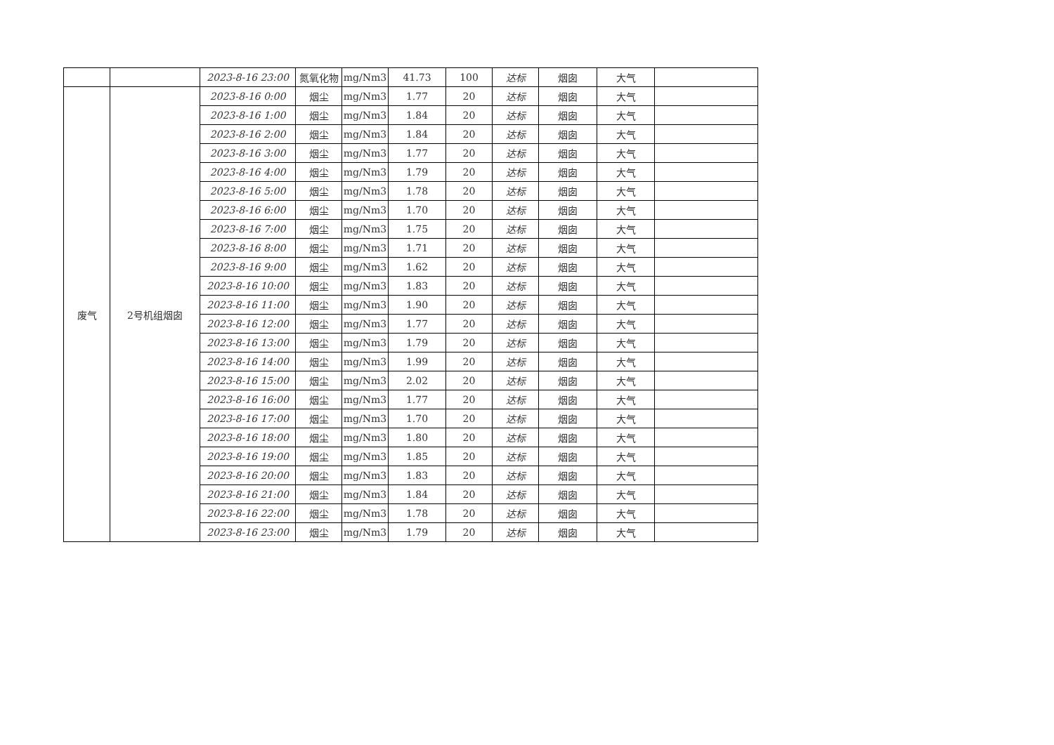| | | 2023-8-16 23:00 | 氮氧化物 | mg/Nm3 | 41.73 | 100 | 达标 | 烟囱 | 大气 | |
| 废气 | 2号机组烟囱 | 2023-8-16 0:00 | 烟尘 | mg/Nm3 | 1.77 | 20 | 达标 | 烟囱 | 大气 | |
| | | 2023-8-16 1:00 | 烟尘 | mg/Nm3 | 1.84 | 20 | 达标 | 烟囱 | 大气 | |
| | | 2023-8-16 2:00 | 烟尘 | mg/Nm3 | 1.84 | 20 | 达标 | 烟囱 | 大气 | |
| | | 2023-8-16 3:00 | 烟尘 | mg/Nm3 | 1.77 | 20 | 达标 | 烟囱 | 大气 | |
| | | 2023-8-16 4:00 | 烟尘 | mg/Nm3 | 1.79 | 20 | 达标 | 烟囱 | 大气 | |
| | | 2023-8-16 5:00 | 烟尘 | mg/Nm3 | 1.78 | 20 | 达标 | 烟囱 | 大气 | |
| | | 2023-8-16 6:00 | 烟尘 | mg/Nm3 | 1.70 | 20 | 达标 | 烟囱 | 大气 | |
| | | 2023-8-16 7:00 | 烟尘 | mg/Nm3 | 1.75 | 20 | 达标 | 烟囱 | 大气 | |
| | | 2023-8-16 8:00 | 烟尘 | mg/Nm3 | 1.71 | 20 | 达标 | 烟囱 | 大气 | |
| | | 2023-8-16 9:00 | 烟尘 | mg/Nm3 | 1.62 | 20 | 达标 | 烟囱 | 大气 | |
| | | 2023-8-16 10:00 | 烟尘 | mg/Nm3 | 1.83 | 20 | 达标 | 烟囱 | 大气 | |
| | | 2023-8-16 11:00 | 烟尘 | mg/Nm3 | 1.90 | 20 | 达标 | 烟囱 | 大气 | |
| | | 2023-8-16 12:00 | 烟尘 | mg/Nm3 | 1.77 | 20 | 达标 | 烟囱 | 大气 | |
| | | 2023-8-16 13:00 | 烟尘 | mg/Nm3 | 1.79 | 20 | 达标 | 烟囱 | 大气 | |
| | | 2023-8-16 14:00 | 烟尘 | mg/Nm3 | 1.99 | 20 | 达标 | 烟囱 | 大气 | |
| | | 2023-8-16 15:00 | 烟尘 | mg/Nm3 | 2.02 | 20 | 达标 | 烟囱 | 大气 | |
| | | 2023-8-16 16:00 | 烟尘 | mg/Nm3 | 1.77 | 20 | 达标 | 烟囱 | 大气 | |
| | | 2023-8-16 17:00 | 烟尘 | mg/Nm3 | 1.70 | 20 | 达标 | 烟囱 | 大气 | |
| | | 2023-8-16 18:00 | 烟尘 | mg/Nm3 | 1.80 | 20 | 达标 | 烟囱 | 大气 | |
| | | 2023-8-16 19:00 | 烟尘 | mg/Nm3 | 1.85 | 20 | 达标 | 烟囱 | 大气 | |
| | | 2023-8-16 20:00 | 烟尘 | mg/Nm3 | 1.83 | 20 | 达标 | 烟囱 | 大气 | |
| | | 2023-8-16 21:00 | 烟尘 | mg/Nm3 | 1.84 | 20 | 达标 | 烟囱 | 大气 | |
| | | 2023-8-16 22:00 | 烟尘 | mg/Nm3 | 1.78 | 20 | 达标 | 烟囱 | 大气 | |
| | | 2023-8-16 23:00 | 烟尘 | mg/Nm3 | 1.79 | 20 | 达标 | 烟囱 | 大气 | |